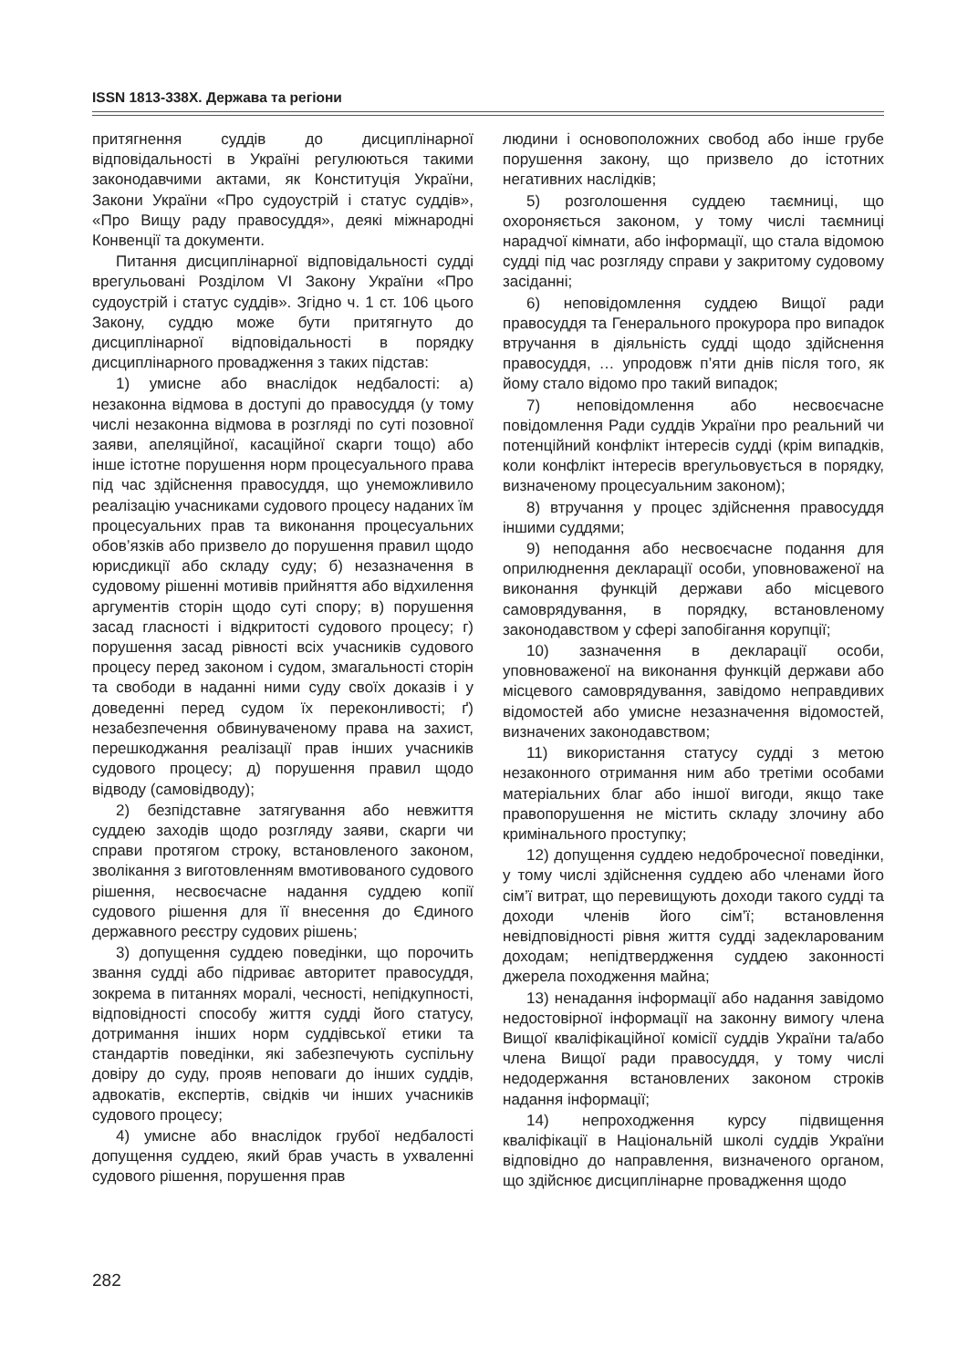ISSN 1813-338X. Держава та регіони
притягнення суддів до дисциплінарної відповідальності в Україні регулюються такими законодавчими актами, як Конституція України, Закони України «Про судоустрій і статус суддів», «Про Вищу раду правосуддя», деякі міжнародні Конвенції та документи.
Питання дисциплінарної відповідальності судді врегульовані Розділом VI Закону України «Про судоустрій і статус суддів». Згідно ч. 1 ст. 106 цього Закону, суддю може бути притягнуто до дисциплінарної відповідальності в порядку дисциплінарного провадження з таких підстав:
1) умисне або внаслідок недбалості: а) незаконна відмова в доступі до правосуддя (у тому числі незаконна відмова в розгляді по суті позовної заяви, апеляційної, касаційної скарги тощо) або інше істотне порушення норм процесуального права під час здійснення правосуддя, що унеможливило реалізацію учасниками судового процесу наданих їм процесуальних прав та виконання процесуальних обов’язків або призвело до порушення правил щодо юрисдикції або складу суду; б) незазначення в судовому рішенні мотивів прийняття або відхилення аргументів сторін щодо суті спору; в) порушення засад гласності і відкритості судового процесу; г) порушення засад рівності всіх учасників судового процесу перед законом і судом, змагальності сторін та свободи в наданні ними суду своїх доказів і у доведенні перед судом їх переконливості; ґ) незабезпечення обвинуваченому права на захист, перешкоджання реалізації прав інших учасників судового процесу; д) порушення правил щодо відводу (самовідводу);
2) безпідставне затягування або невжиття суддею заходів щодо розгляду заяви, скарги чи справи протягом строку, встановленого законом, зволікання з виготовленням вмотивованого судового рішення, несвоєчасне надання суддею копії судового рішення для її внесення до Єдиного державного реєстру судових рішень;
3) допущення суддею поведінки, що порочить звання судді або підриває авторитет правосуддя, зокрема в питаннях моралі, чесності, непідкупності, відповідності способу життя судді його статусу, дотримання інших норм суддівської етики та стандартів поведінки, які забезпечують суспільну довіру до суду, прояв неповаги до інших суддів, адвокатів, експертів, свідків чи інших учасників судового процесу;
4) умисне або внаслідок грубої недбалості допущення суддею, який брав участь в ухваленні судового рішення, порушення прав
людини і основоположних свобод або інше грубе порушення закону, що призвело до істотних негативних наслідків;
5) розголошення суддею таємниці, що охороняється законом, у тому числі таємниці нарадчої кімнати, або інформації, що стала відомою судді під час розгляду справи у закритому судовому засіданні;
6) неповідомлення суддею Вищої ради правосуддя та Генерального прокурора про випадок втручання в діяльність судді щодо здійснення правосуддя, … упродовж п’яти днів після того, як йому стало відомо про такий випадок;
7) неповідомлення або несвоєчасне повідомлення Ради суддів України про реальний чи потенційний конфлікт інтересів судді (крім випадків, коли конфлікт інтересів врегульовується в порядку, визначеному процесуальним законом);
8) втручання у процес здійснення правосуддя іншими суддями;
9) неподання або несвоєчасне подання для оприлюднення декларації особи, уповноваженої на виконання функцій держави або місцевого самоврядування, в порядку, встановленому законодавством у сфері запобігання корупції;
10) зазначення в декларації особи, уповноваженої на виконання функцій держави або місцевого самоврядування, завідомо неправдивих відомостей або умисне незазначення відомостей, визначених законодавством;
11) використання статусу судді з метою незаконного отримання ним або третіми особами матеріальних благ або іншої вигоди, якщо таке правопорушення не містить складу злочину або кримінального проступку;
12) допущення суддею недоброчесної поведінки, у тому числі здійснення суддею або членами його сім’ї витрат, що перевищують доходи такого судді та доходи членів його сім’ї; встановлення невідповідності рівня життя судді задекларованим доходам; непідтвердження суддею законності джерела походження майна;
13) ненадання інформації або надання завідомо недостовірної інформації на законну вимогу члена Вищої кваліфікаційної комісії суддів України та/або члена Вищої ради правосуддя, у тому числі недодержання встановлених законом строків надання інформації;
14) непроходження курсу підвищення кваліфікації в Національній школі суддів України відповідно до направлення, визначеного органом, що здійснює дисциплінарне провадження щодо
282